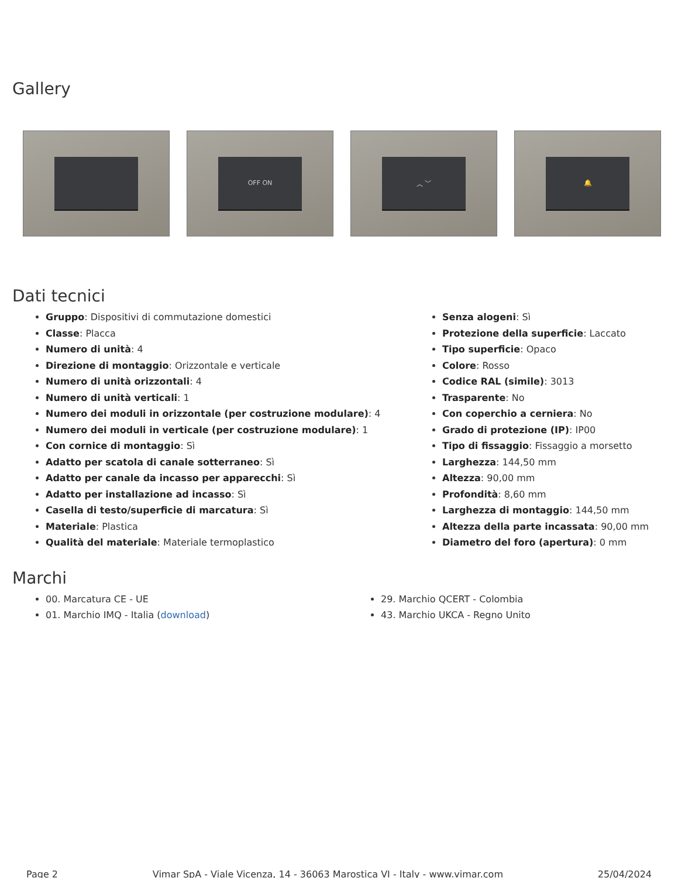Gallery
OFF ON ︿ ﹀ 🔔
Dati tecnici
Gruppo: Dispositivi di commutazione domestici
Classe: Placca
Numero di unità: 4
Direzione di montaggio: Orizzontale e verticale
Numero di unità orizzontali: 4
Numero di unità verticali: 1
Numero dei moduli in orizzontale (per costruzione modulare): 4
Numero dei moduli in verticale (per costruzione modulare): 1
Con cornice di montaggio: Sì
Adatto per scatola di canale sotterraneo: Sì
Adatto per canale da incasso per apparecchi: Sì
Adatto per installazione ad incasso: Sì
Casella di testo/superficie di marcatura: Sì
Materiale: Plastica
Qualità del materiale: Materiale termoplastico
Senza alogeni: Sì
Protezione della superficie: Laccato
Tipo superficie: Opaco
Colore: Rosso
Codice RAL (simile): 3013
Trasparente: No
Con coperchio a cerniera: No
Grado di protezione (IP): IP00
Tipo di fissaggio: Fissaggio a morsetto
Larghezza: 144,50 mm
Altezza: 90,00 mm
Profondità: 8,60 mm
Larghezza di montaggio: 144,50 mm
Altezza della parte incassata: 90,00 mm
Diametro del foro (apertura): 0 mm
Marchi
00. Marcatura CE - UE
01. Marchio IMQ - Italia (download)
29. Marchio QCERT - Colombia
43. Marchio UKCA - Regno Unito
Page 2 Vimar SpA - Viale Vicenza, 14 - 36063 Marostica VI - Italy - www.vimar.com 25/04/2024